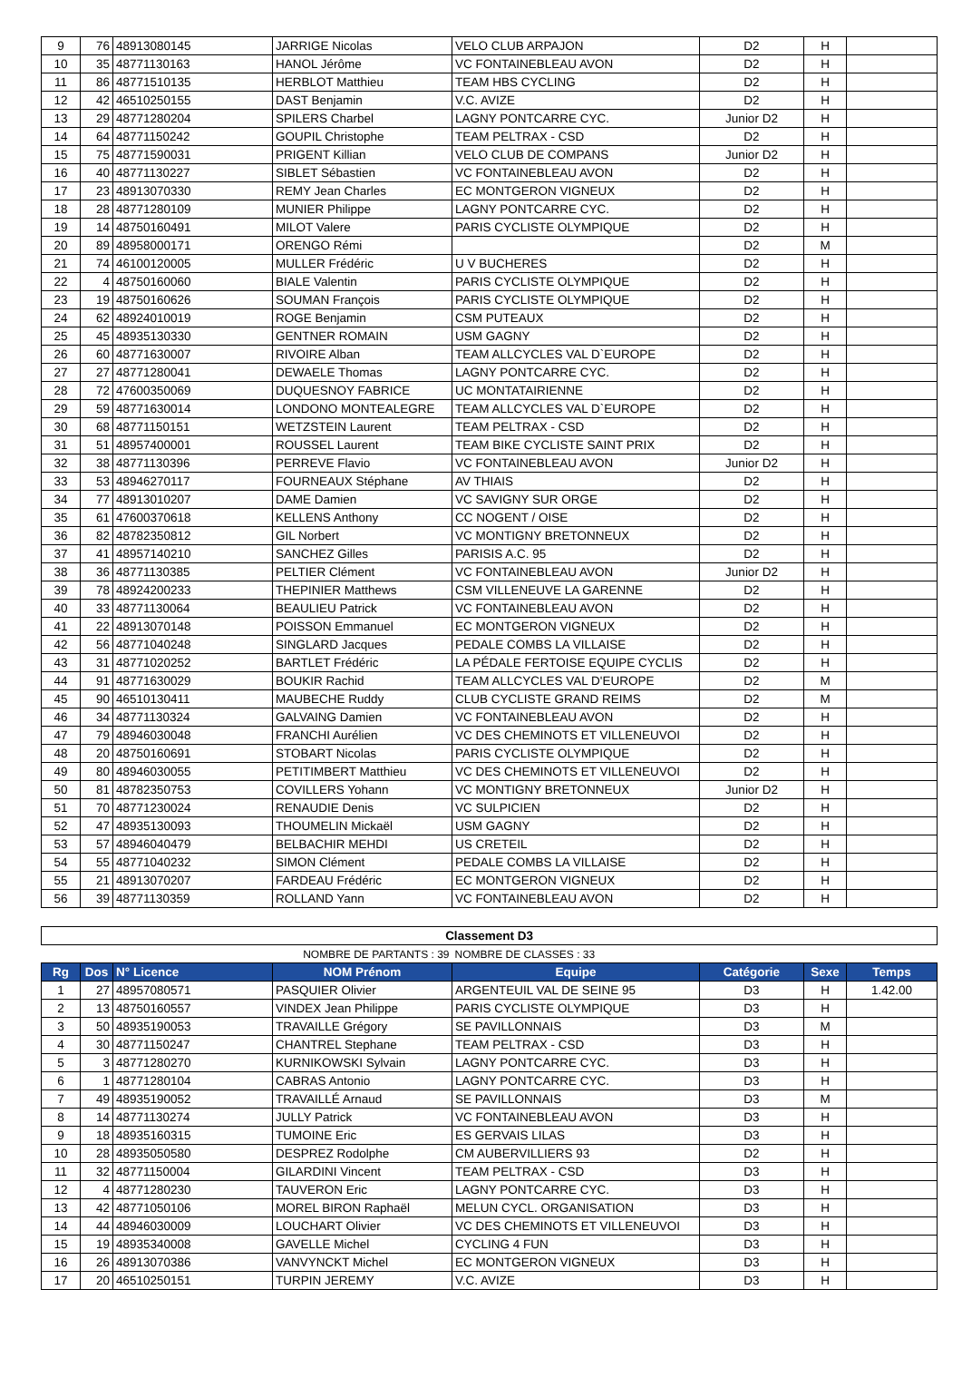| 9 | 76 | 48913080145 | JARRIGE Nicolas | VELO CLUB ARPAJON | D2 | H | |
| 10 | 35 | 48771130163 | HANOL Jérôme | VC FONTAINEBLEAU AVON | D2 | H | |
| 11 | 86 | 48771510135 | HERBLOT Matthieu | TEAM HBS CYCLING | D2 | H | |
| 12 | 42 | 46510250155 | DAST Benjamin | V.C. AVIZE | D2 | H | |
| 13 | 29 | 48771280204 | SPILERS Charbel | LAGNY PONTCARRE CYC. | Junior D2 | H | |
| 14 | 64 | 48771150242 | GOUPIL Christophe | TEAM PELTRAX - CSD | D2 | H | |
| 15 | 75 | 48771590031 | PRIGENT Killian | VELO CLUB DE COMPANS | Junior D2 | H | |
| 16 | 40 | 48771130227 | SIBLET Sébastien | VC FONTAINEBLEAU AVON | D2 | H | |
| 17 | 23 | 48913070330 | REMY Jean Charles | EC MONTGERON VIGNEUX | D2 | H | |
| 18 | 28 | 48771280109 | MUNIER Philippe | LAGNY PONTCARRE CYC. | D2 | H | |
| 19 | 14 | 48750160491 | MILOT Valere | PARIS CYCLISTE OLYMPIQUE | D2 | H | |
| 20 | 89 | 48958000171 | ORENGO Rémi | | D2 | M | |
| 21 | 74 | 46100120005 | MULLER Frédéric | U V BUCHERES | D2 | H | |
| 22 | 4 | 48750160060 | BIALE Valentin | PARIS CYCLISTE OLYMPIQUE | D2 | H | |
| 23 | 19 | 48750160626 | SOUMAN François | PARIS CYCLISTE OLYMPIQUE | D2 | H | |
| 24 | 62 | 48924010019 | ROGE Benjamin | CSM PUTEAUX | D2 | H | |
| 25 | 45 | 48935130330 | GENTNER ROMAIN | USM GAGNY | D2 | H | |
| 26 | 60 | 48771630007 | RIVOIRE Alban | TEAM ALLCYCLES VAL D`EUROPE | D2 | H | |
| 27 | 27 | 48771280041 | DEWAELE Thomas | LAGNY PONTCARRE CYC. | D2 | H | |
| 28 | 72 | 47600350069 | DUQUESNOY FABRICE | UC MONTATAIRIENNE | D2 | H | |
| 29 | 59 | 48771630014 | LONDONO MONTEALEGRE | TEAM ALLCYCLES VAL D`EUROPE | D2 | H | |
| 30 | 68 | 48771150151 | WETZSTEIN Laurent | TEAM PELTRAX - CSD | D2 | H | |
| 31 | 51 | 48957400001 | ROUSSEL Laurent | TEAM BIKE CYCLISTE SAINT PRIX | D2 | H | |
| 32 | 38 | 48771130396 | PERREVE Flavio | VC FONTAINEBLEAU AVON | Junior D2 | H | |
| 33 | 53 | 48946270117 | FOURNEAUX Stéphane | AV THIAIS | D2 | H | |
| 34 | 77 | 48913010207 | DAME Damien | VC SAVIGNY SUR ORGE | D2 | H | |
| 35 | 61 | 47600370618 | KELLENS Anthony | CC NOGENT / OISE | D2 | H | |
| 36 | 82 | 48782350812 | GIL Norbert | VC MONTIGNY BRETONNEUX | D2 | H | |
| 37 | 41 | 48957140210 | SANCHEZ Gilles | PARISIS A.C. 95 | D2 | H | |
| 38 | 36 | 48771130385 | PELTIER Clément | VC FONTAINEBLEAU AVON | Junior D2 | H | |
| 39 | 78 | 48924200233 | THEPINIER Matthews | CSM VILLENEUVE LA GARENNE | D2 | H | |
| 40 | 33 | 48771130064 | BEAULIEU Patrick | VC FONTAINEBLEAU AVON | D2 | H | |
| 41 | 22 | 48913070148 | POISSON Emmanuel | EC MONTGERON VIGNEUX | D2 | H | |
| 42 | 56 | 48771040248 | SINGLARD Jacques | PEDALE COMBS LA VILLAISE | D2 | H | |
| 43 | 31 | 48771020252 | BARTLET Frédéric | LA PÉDALE FERTOISE EQUIPE CYCLIS | D2 | H | |
| 44 | 91 | 48771630029 | BOUKIR Rachid | TEAM ALLCYCLES VAL D'EUROPE | D2 | M | |
| 45 | 90 | 46510130411 | MAUBECHE Ruddy | CLUB CYCLISTE GRAND REIMS | D2 | M | |
| 46 | 34 | 48771130324 | GALVAING Damien | VC FONTAINEBLEAU AVON | D2 | H | |
| 47 | 79 | 48946030048 | FRANCHI Aurélien | VC DES CHEMINOTS ET VILLENEUVOI | D2 | H | |
| 48 | 20 | 48750160691 | STOBART Nicolas | PARIS CYCLISTE OLYMPIQUE | D2 | H | |
| 49 | 80 | 48946030055 | PETITIMBERT Matthieu | VC DES CHEMINOTS ET VILLENEUVOI | D2 | H | |
| 50 | 81 | 48782350753 | COVILLERS Yohann | VC MONTIGNY BRETONNEUX | Junior D2 | H | |
| 51 | 70 | 48771230024 | RENAUDIE Denis | VC SULPICIEN | D2 | H | |
| 52 | 47 | 48935130093 | THOUMELIN Mickaël | USM GAGNY | D2 | H | |
| 53 | 57 | 48946040479 | BELBACHIR MEHDI | US CRETEIL | D2 | H | |
| 54 | 55 | 48771040232 | SIMON Clément | PEDALE COMBS LA VILLAISE | D2 | H | |
| 55 | 21 | 48913070207 | FARDEAU Frédéric | EC MONTGERON VIGNEUX | D2 | H | |
| 56 | 39 | 48771130359 | ROLLAND Yann | VC FONTAINEBLEAU AVON | D2 | H | |
| Classement D3 | | | | | | | |
| | | | NOMBRE DE PARTANTS : 39 | NOMBRE DE CLASSES : 33 | | | |
| Rg | Dos | N° Licence | NOM Prénom | Equipe | Catégorie | Sexe | Temps |
| 1 | 27 | 48957080571 | PASQUIER Olivier | ARGENTEUIL VAL DE SEINE 95 | D3 | H | 1.42.00 |
| 2 | 13 | 48750160557 | VINDEX Jean Philippe | PARIS CYCLISTE OLYMPIQUE | D3 | H | |
| 3 | 50 | 48935190053 | TRAVAILLE Grégory | SE PAVILLONNAIS | D3 | M | |
| 4 | 30 | 48771150247 | CHANTREL Stephane | TEAM PELTRAX - CSD | D3 | H | |
| 5 | 3 | 48771280270 | KURNIKOWSKI Sylvain | LAGNY PONTCARRE CYC. | D3 | H | |
| 6 | 1 | 48771280104 | CABRAS Antonio | LAGNY PONTCARRE CYC. | D3 | H | |
| 7 | 49 | 48935190052 | TRAVAILLÉ Arnaud | SE PAVILLONNAIS | D3 | M | |
| 8 | 14 | 48771130274 | JULLY Patrick | VC FONTAINEBLEAU AVON | D3 | H | |
| 9 | 18 | 48935160315 | TUMOINE Eric | ES GERVAIS LILAS | D3 | H | |
| 10 | 28 | 48935050580 | DESPREZ Rodolphe | CM AUBERVILLIERS 93 | D2 | H | |
| 11 | 32 | 48771150004 | GILARDINI Vincent | TEAM PELTRAX - CSD | D3 | H | |
| 12 | 4 | 48771280230 | TAUVERON Eric | LAGNY PONTCARRE CYC. | D3 | H | |
| 13 | 42 | 48771050106 | MOREL BIRON Raphaël | MELUN CYCL. ORGANISATION | D3 | H | |
| 14 | 44 | 48946030009 | LOUCHART Olivier | VC DES CHEMINOTS ET VILLENEUVOI | D3 | H | |
| 15 | 19 | 48935340008 | GAVELLE Michel | CYCLING 4 FUN | D3 | H | |
| 16 | 26 | 48913070386 | VANVYNCKT Michel | EC MONTGERON VIGNEUX | D3 | H | |
| 17 | 20 | 46510250151 | TURPIN JEREMY | V.C. AVIZE | D3 | H | |